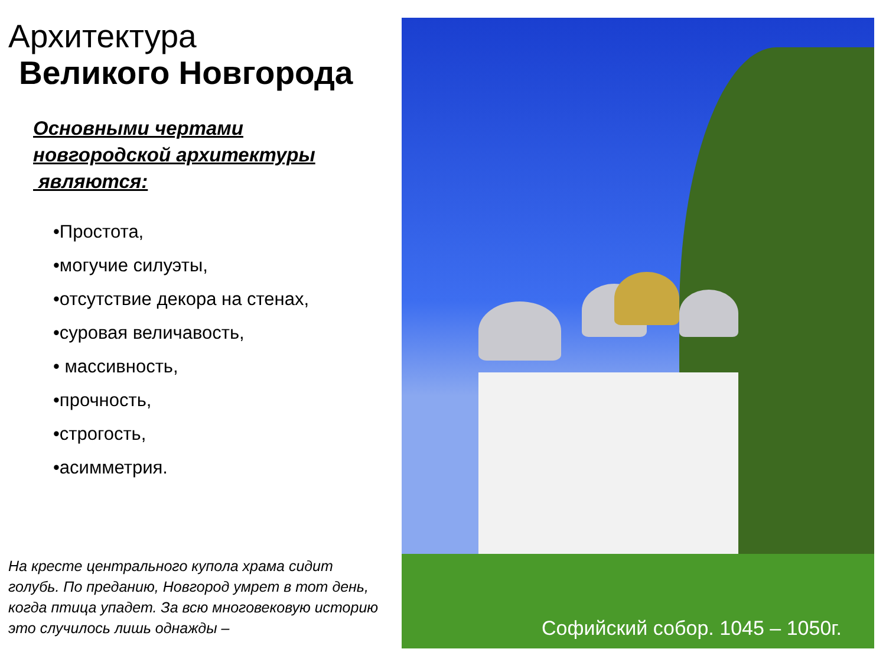Архитектура
Великого Новгорода
Основными чертами
новгородской архитектуры
являются:
•Простота,
•могучие силуэты,
•отсутствие декора на стенах,
•суровая величавость,
• массивность,
•прочность,
•строгость,
•асимметрия.
На кресте центрального купола храма сидит голубь. По преданию, Новгород умрет в тот день, когда птица упадет. За всю многовековую историю это случилось лишь однажды –
Софийский собор. 1045 – 1050г.